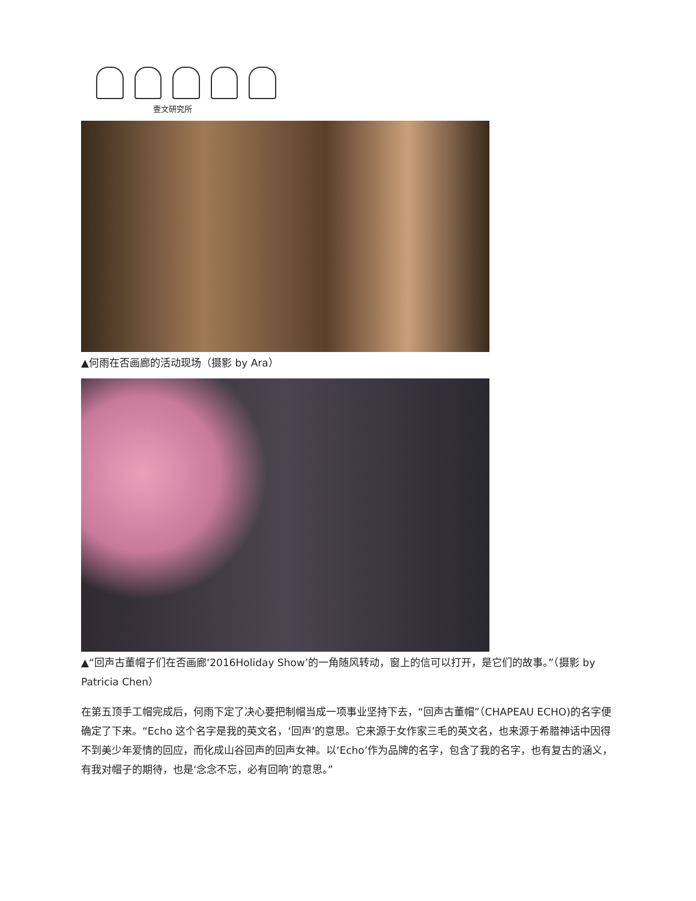壹文研究所
▲何雨在否画廊的活动现场（摄影 by Ara）
▲“回声古董帽子们在否画廊‘2016Holiday Show’的一角随风转动，窗上的信可以打开，是它们的故事。”（摄影 by Patricia Chen）
在第五顶手工帽完成后，何雨下定了决心要把制帽当成一项事业坚持下去，“回声古董帽”（CHAPEAU ECHO)的名字便确定了下来。“Echo 这个名字是我的英文名，‘回声’的意思。它来源于女作家三毛的英文名，也来源于希腊神话中因得不到美少年爱情的回应，而化成山谷回声的回声女神。以‘Echo’作为品牌的名字，包含了我的名字，也有复古的涵义，有我对帽子的期待，也是‘念念不忘，必有回响’的意思。”